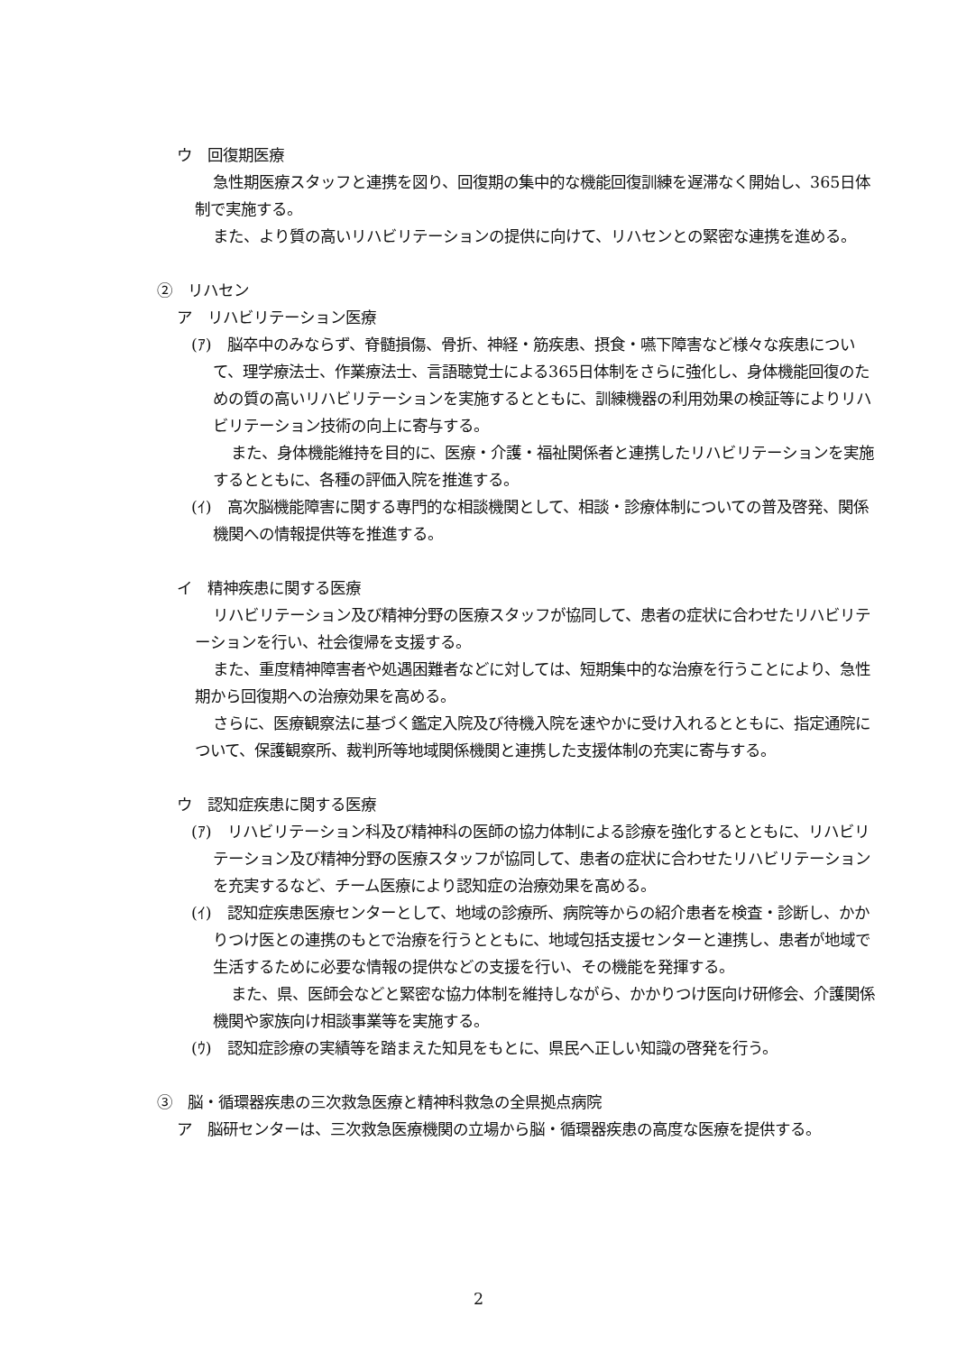ウ　回復期医療
急性期医療スタッフと連携を図り、回復期の集中的な機能回復訓練を遅滞なく開始し、365日体制で実施する。
また、より質の高いリハビリテーションの提供に向けて、リハセンとの緊密な連携を進める。
②　リハセン
ア　リハビリテーション医療
(ｱ)　脳卒中のみならず、脊髄損傷、骨折、神経・筋疾患、摂食・嚥下障害など様々な疾患について、理学療法士、作業療法士、言語聴覚士による365日体制をさらに強化し、身体機能回復のための質の高いリハビリテーションを実施するとともに、訓練機器の利用効果の検証等によりリハビリテーション技術の向上に寄与する。
また、身体機能維持を目的に、医療・介護・福祉関係者と連携したリハビリテーションを実施するとともに、各種の評価入院を推進する。
(ｲ)　高次脳機能障害に関する専門的な相談機関として、相談・診療体制についての普及啓発、関係機関への情報提供等を推進する。
イ　精神疾患に関する医療
リハビリテーション及び精神分野の医療スタッフが協同して、患者の症状に合わせたリハビリテーションを行い、社会復帰を支援する。
また、重度精神障害者や処遇困難者などに対しては、短期集中的な治療を行うことにより、急性期から回復期への治療効果を高める。
さらに、医療観察法に基づく鑑定入院及び待機入院を速やかに受け入れるとともに、指定通院について、保護観察所、裁判所等地域関係機関と連携した支援体制の充実に寄与する。
ウ　認知症疾患に関する医療
(ｱ)　リハビリテーション科及び精神科の医師の協力体制による診療を強化するとともに、リハビリテーション及び精神分野の医療スタッフが協同して、患者の症状に合わせたリハビリテーションを充実するなど、チーム医療により認知症の治療効果を高める。
(ｲ)　認知症疾患医療センターとして、地域の診療所、病院等からの紹介患者を検査・診断し、かかりつけ医との連携のもとで治療を行うとともに、地域包括支援センターと連携し、患者が地域で生活するために必要な情報の提供などの支援を行い、その機能を発揮する。
また、県、医師会などと緊密な協力体制を維持しながら、かかりつけ医向け研修会、介護関係機関や家族向け相談事業等を実施する。
(ｳ)　認知症診療の実績等を踏まえた知見をもとに、県民へ正しい知識の啓発を行う。
③　脳・循環器疾患の三次救急医療と精神科救急の全県拠点病院
ア　脳研センターは、三次救急医療機関の立場から脳・循環器疾患の高度な医療を提供する。
2